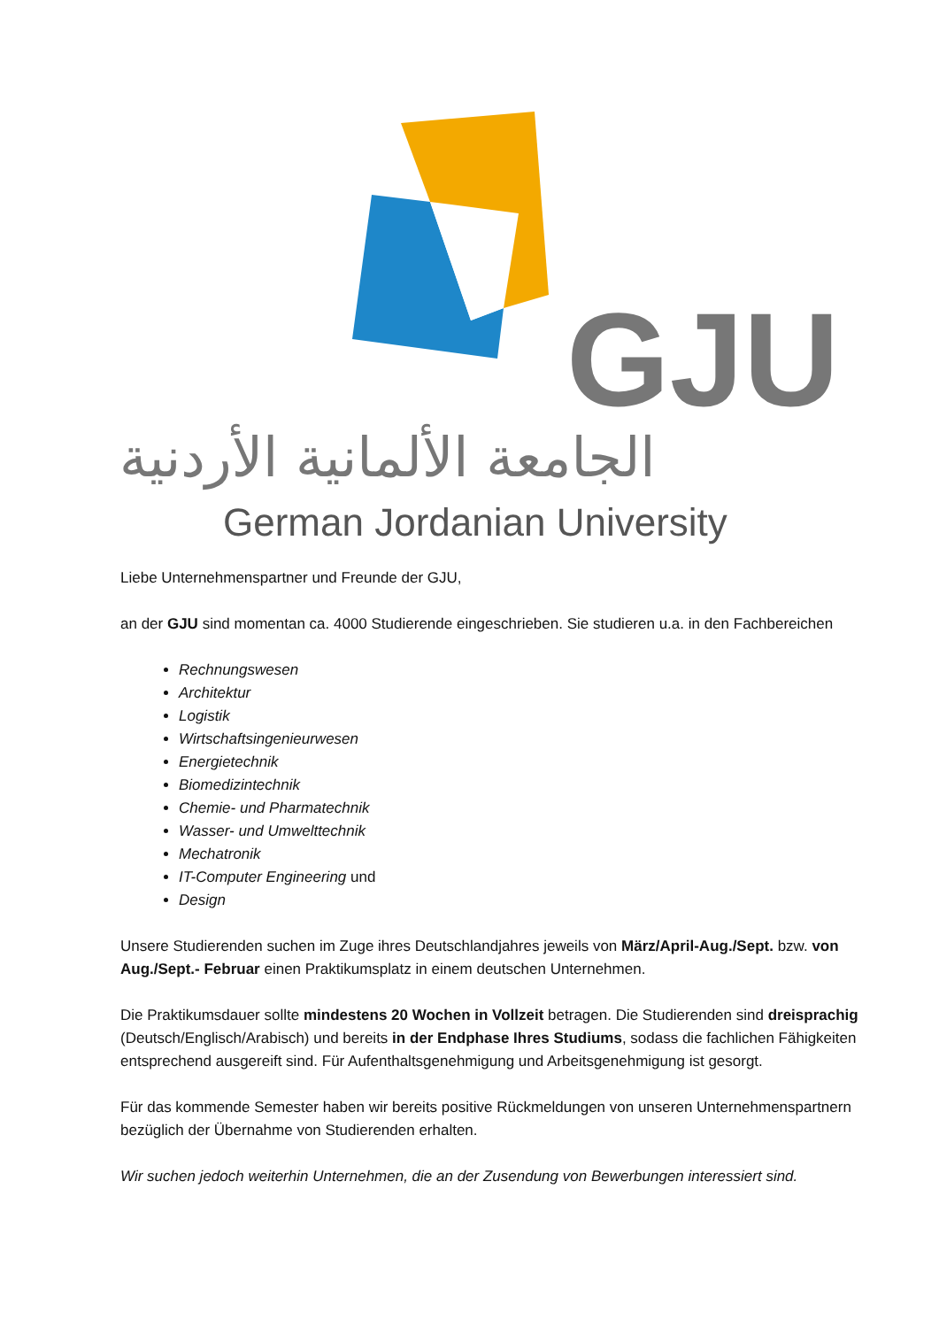الجامعة الألمانية الأردنية
GJU
German Jordanian University
Liebe Unternehmenspartner und Freunde der GJU,
an der GJU sind momentan ca. 4000 Studierende eingeschrieben. Sie studieren u.a. in den Fachbereichen
Rechnungswesen
Architektur
Logistik
Wirtschaftsingenieurwesen
Energietechnik
Biomedizintechnik
Chemie- und Pharmatechnik
Wasser- und Umwelttechnik
Mechatronik
IT-Computer Engineering und
Design
Unsere Studierenden suchen im Zuge ihres Deutschlandjahres jeweils von März/April-Aug./Sept. bzw. von Aug./Sept.- Februar einen Praktikumsplatz in einem deutschen Unternehmen.
Die Praktikumsdauer sollte mindestens 20 Wochen in Vollzeit betragen. Die Studierenden sind dreisprachig (Deutsch/Englisch/Arabisch) und bereits in der Endphase Ihres Studiums, sodass die fachlichen Fähigkeiten entsprechend ausgereift sind. Für Aufenthaltsgenehmigung und Arbeitsgenehmigung ist gesorgt.
Für das kommende Semester haben wir bereits positive Rückmeldungen von unseren Unternehmenspartnern bezüglich der Übernahme von Studierenden erhalten.
Wir suchen jedoch weiterhin Unternehmen, die an der Zusendung von Bewerbungen interessiert sind.